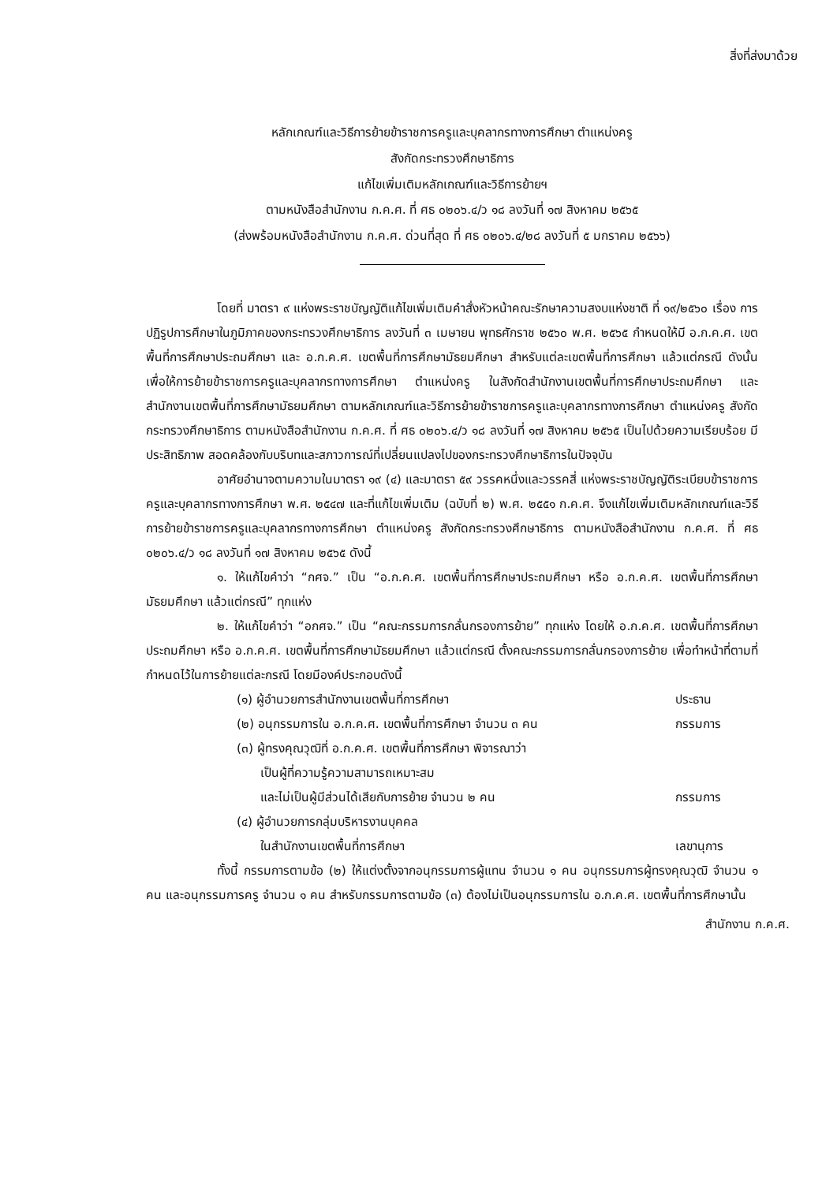สิ่งที่ส่งมาด้วย
หลักเกณฑ์และวิธีการย้ายข้าราชการครูและบุคลากรทางการศึกษา ตำแหน่งครู
สังกัดกระทรวงศึกษาธิการ
แก้ไขเพิ่มเติมหลักเกณฑ์และวิธีการย้ายฯ
ตามหนังสือสำนักงาน ก.ค.ศ. ที่ ศธ ๐๒๐๖.๔/ว ๑๘ ลงวันที่ ๑๗ สิงหาคม ๒๕๖๕
(ส่งพร้อมหนังสือสำนักงาน ก.ค.ศ. ด่วนที่สุด ที่ ศธ ๐๒๐๖.๔/๒๘ ลงวันที่ ๕ มกราคม ๒๕๖๖)
โดยที่ มาตรา ๙ แห่งพระราชบัญญัติแก้ไขเพิ่มเติมคำสั่งหัวหน้าคณะรักษาความสงบแห่งชาติ ที่ ๑๙/๒๕๖๐ เรื่อง การปฏิรูปการศึกษาในภูมิภาคของกระทรวงศึกษาธิการ ลงวันที่ ๓ เมษายน พุทธศักราช ๒๕๖๐ พ.ศ. ๒๕๖๕ กำหนดให้มี อ.ก.ค.ศ. เขตพื้นที่การศึกษาประถมศึกษา และ อ.ก.ค.ศ. เขตพื้นที่การศึกษามัธยมศึกษา สำหรับแต่ละเขตพื้นที่การศึกษา แล้วแต่กรณี ดังนั้น เพื่อให้การย้ายข้าราชการครูและบุคลากรทางการศึกษา ตำแหน่งครู ในสังกัดสำนักงานเขตพื้นที่การศึกษาประถมศึกษา และสำนักงานเขตพื้นที่การศึกษามัธยมศึกษา ตามหลักเกณฑ์และวิธีการย้ายข้าราชการครูและบุคลากรทางการศึกษา ตำแหน่งครู สังกัดกระทรวงศึกษาธิการ ตามหนังสือสำนักงาน ก.ค.ศ. ที่ ศธ ๐๒๐๖.๔/ว ๑๘ ลงวันที่ ๑๗ สิงหาคม ๒๕๖๕ เป็นไปด้วยความเรียบร้อย มีประสิทธิภาพ สอดคล้องกับบริบทและสภาวการณ์ที่เปลี่ยนแปลงไปของกระทรวงศึกษาธิการในปัจจุบัน
อาศัยอำนาจตามความในมาตรา ๑๙ (๔) และมาตรา ๕๙ วรรคหนึ่งและวรรคสี่ แห่งพระราชบัญญัติระเบียบข้าราชการครูและบุคลากรทางการศึกษา พ.ศ. ๒๕๔๗ และที่แก้ไขเพิ่มเติม (ฉบับที่ ๒) พ.ศ. ๒๕๕๑ ก.ค.ศ. จึงแก้ไขเพิ่มเติมหลักเกณฑ์และวิธีการย้ายข้าราชการครูและบุคลากรทางการศึกษา ตำแหน่งครู สังกัดกระทรวงศึกษาธิการ ตามหนังสือสำนักงาน ก.ค.ศ. ที่ ศธ ๐๒๐๖.๔/ว ๑๘ ลงวันที่ ๑๗ สิงหาคม ๒๕๖๕ ดังนี้
๑. ให้แก้ไขคำว่า “กศจ.” เป็น “อ.ก.ค.ศ. เขตพื้นที่การศึกษาประถมศึกษา หรือ อ.ก.ค.ศ. เขตพื้นที่การศึกษามัธยมศึกษา แล้วแต่กรณี” ทุกแห่ง
๒. ให้แก้ไขคำว่า “อกศจ.” เป็น “คณะกรรมการกลั่นกรองการย้าย” ทุกแห่ง โดยให้ อ.ก.ค.ศ. เขตพื้นที่การศึกษาประถมศึกษา หรือ อ.ก.ค.ศ. เขตพื้นที่การศึกษามัธยมศึกษา แล้วแต่กรณี ตั้งคณะกรรมการกลั่นกรองการย้าย เพื่อทำหน้าที่ตามที่กำหนดไว้ในการย้ายแต่ละกรณี โดยมีองค์ประกอบดังนี้
(๑) ผู้อำนวยการสำนักงานเขตพื้นที่การศึกษา ประธาน
(๒) อนุกรรมการใน อ.ก.ค.ศ. เขตพื้นที่การศึกษา จำนวน ๓ คน กรรมการ
(๓) ผู้ทรงคุณวุฒิที่ อ.ก.ค.ศ. เขตพื้นที่การศึกษา พิจารณาว่า
เป็นผู้ที่ความรู้ความสามารถเหมาะสม
และไม่เป็นผู้มีส่วนได้เสียกับการย้าย จำนวน ๒ คน
กรรมการ
(๔) ผู้อำนวยการกลุ่มบริหารงานบุคคล
ในสำนักงานเขตพื้นที่การศึกษา
เลขานุการ
ทั้งนี้ กรรมการตามข้อ (๒) ให้แต่งตั้งจากอนุกรรมการผู้แทน จำนวน ๑ คน อนุกรรมการผู้ทรงคุณวุฒิ จำนวน ๑ คน และอนุกรรมการครู จำนวน ๑ คน สำหรับกรรมการตามข้อ (๓) ต้องไม่เป็นอนุกรรมการใน อ.ก.ค.ศ. เขตพื้นที่การศึกษานั้น
สำนักงาน ก.ค.ศ.